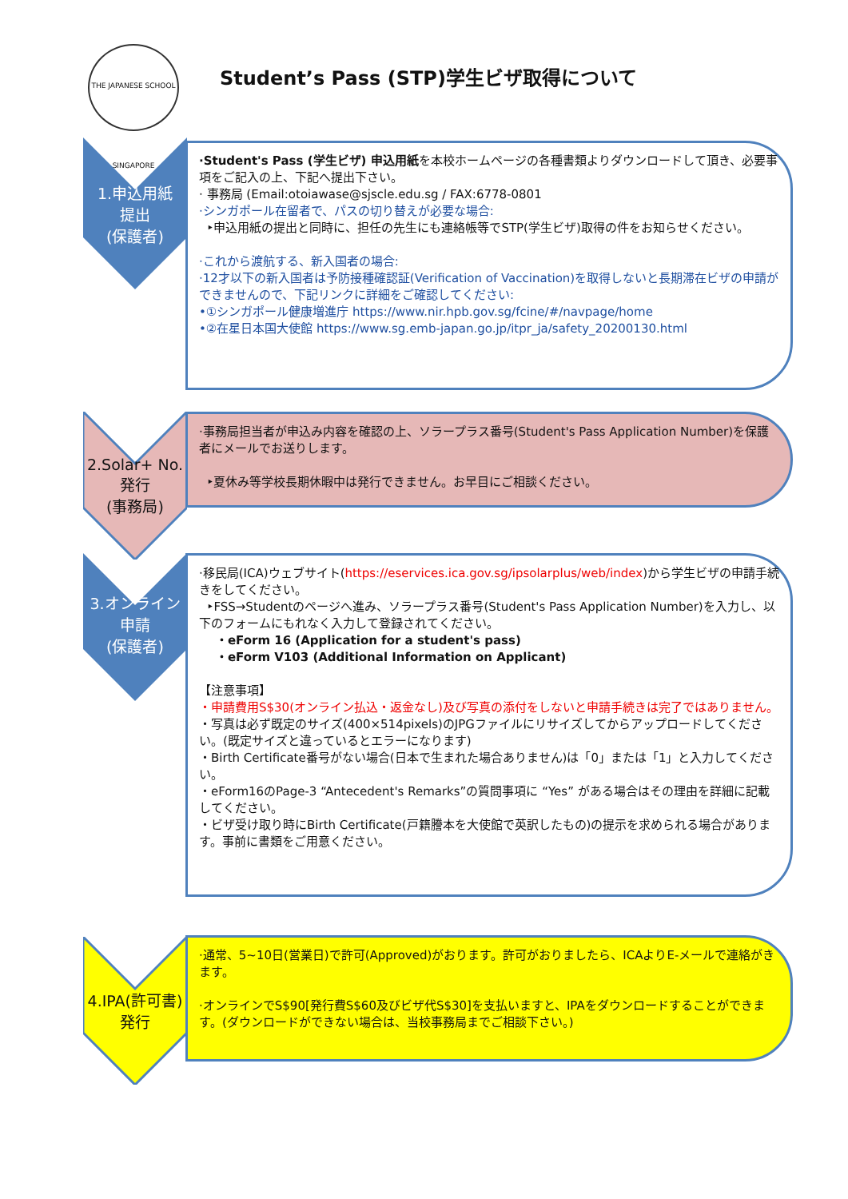THE JAPANESE SCHOOL SINGAPORE
Student’s Pass (STP)学生ビザ取得について
1.申込用紙
提出
(保護者)
·Student's Pass (学生ビザ) 申込用紙を本校ホームページの各種書類よりダウンロードして頂き、必要事項をご記入の上、下記へ提出下さい。
· 事務局 (Email:otoiawase@sjscle.edu.sg / FAX:6778-0801
·シンガポール在留者で、パスの切り替えが必要な場合:
‣申込用紙の提出と同時に、担任の先生にも連絡帳等でSTP(学生ビザ)取得の件をお知らせください。
·これから渡航する、新入国者の場合:
·12才以下の新入国者は予防接種確認証(Verification of Vaccination)を取得しないと長期滞在ビザの申請ができませんので、下記リンクに詳細をご確認してください:
•①シンガポール健康増進庁 https://www.nir.hpb.gov.sg/fcine/#/navpage/home
•②在星日本国大使館 https://www.sg.emb-japan.go.jp/itpr_ja/safety_20200130.html
2.Solar+ No.
発行
(事務局)
·事務局担当者が申込み内容を確認の上、ソラープラス番号(Student's Pass Application Number)を保護者にメールでお送りします。
‣夏休み等学校長期休暇中は発行できません。お早目にご相談ください。
3.オンライン
申請
(保護者)
·移民局(ICA)ウェブサイト(https://eservices.ica.gov.sg/ipsolarplus/web/index)から学生ビザの申請手続きをしてください。
‣FSS→Studentのページへ進み、ソラープラス番号(Student's Pass Application Number)を入力し、以下のフォームにもれなく入力して登録されてください。
・eForm 16 (Application for a student's pass)
・eForm V103 (Additional Information on Applicant)
【注意事項】
・申請費用S$30(オンライン払込・返金なし)及び写真の添付をしないと申請手続きは完了ではありません。
・写真は必ず既定のサイズ(400×514pixels)のJPGファイルにリサイズしてからアップロードしてください。(既定サイズと違っているとエラーになります)
・Birth Certificate番号がない場合(日本で生まれた場合ありません)は「0」または「1」と入力してください。
・eForm16のPage-3 “Antecedent's Remarks”の質問事項に “Yes” がある場合はその理由を詳細に記載してください。
・ビザ受け取り時にBirth Certificate(戸籍謄本を大使館で英訳したもの)の提示を求められる場合があります。事前に書類をご用意ください。
4.IPA(許可書)
発行
·通常、5~10日(営業日)で許可(Approved)がおります。許可がおりましたら、ICAよりE-メールで連絡がきます。
·オンラインでS$90[発行費S$60及びビザ代S$30]を支払いますと、IPAをダウンロードすることができます。(ダウンロードができない場合は、当校事務局までご相談下さい。)